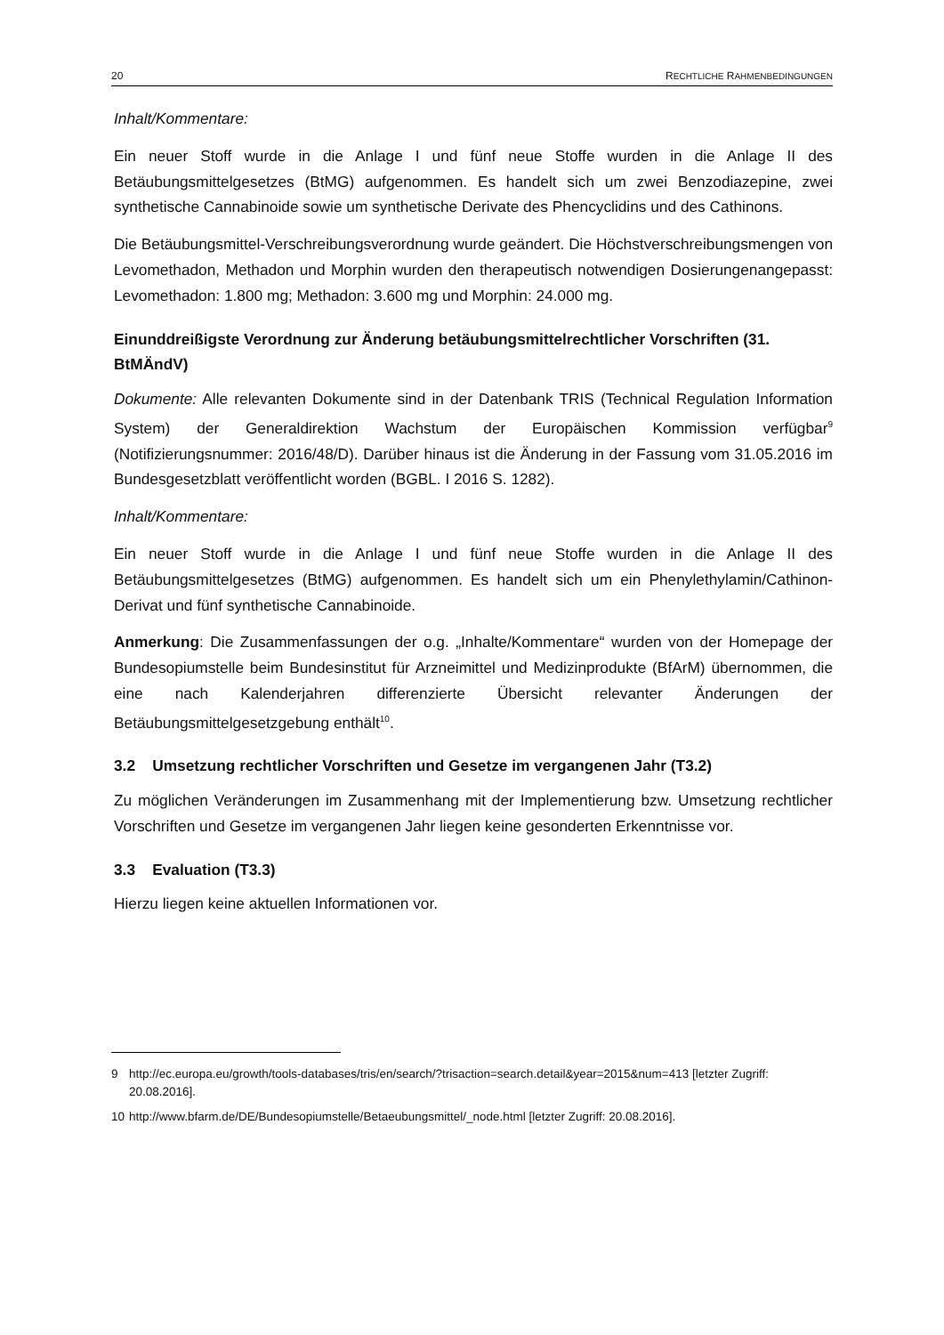20 RECHTLICHE RAHMENBEDINGUNGEN
Inhalt/Kommentare:
Ein neuer Stoff wurde in die Anlage I und fünf neue Stoffe wurden in die Anlage II des Betäubungsmittelgesetzes (BtMG) aufgenommen. Es handelt sich um zwei Benzodiazepine, zwei synthetische Cannabinoide sowie um synthetische Derivate des Phencyclidins und des Cathinons.
Die Betäubungsmittel-Verschreibungsverordnung wurde geändert. Die Höchstverschreibungsmengen von Levomethadon, Methadon und Morphin wurden den therapeutisch notwendigen Dosierungenangepasst: Levomethadon: 1.800 mg; Methadon: 3.600 mg und Morphin: 24.000 mg.
Einunddreißigste Verordnung zur Änderung betäubungsmittelrechtlicher Vorschriften (31. BtMÄndV)
Dokumente: Alle relevanten Dokumente sind in der Datenbank TRIS (Technical Regulation Information System) der Generaldirektion Wachstum der Europäischen Kommission verfügbar<sup>9</sup> (Notifizierungsnummer: 2016/48/D). Darüber hinaus ist die Änderung in der Fassung vom 31.05.2016 im Bundesgesetzblatt veröffentlicht worden (BGBL. I 2016 S. 1282).
Inhalt/Kommentare:
Ein neuer Stoff wurde in die Anlage I und fünf neue Stoffe wurden in die Anlage II des Betäubungsmittelgesetzes (BtMG) aufgenommen. Es handelt sich um ein Phenylethylamin/Cathinon-Derivat und fünf synthetische Cannabinoide.
Anmerkung: Die Zusammenfassungen der o.g. „Inhalte/Kommentare“ wurden von der Homepage der Bundesopiumstelle beim Bundesinstitut für Arzneimittel und Medizinprodukte (BfArM) übernommen, die eine nach Kalenderjahren differenzierte Übersicht relevanter Änderungen der Betäubungsmittelgesetzgebung enthält<sup>10</sup>.
3.2 Umsetzung rechtlicher Vorschriften und Gesetze im vergangenen Jahr (T3.2)
Zu möglichen Veränderungen im Zusammenhang mit der Implementierung bzw. Umsetzung rechtlicher Vorschriften und Gesetze im vergangenen Jahr liegen keine gesonderten Erkenntnisse vor.
3.3 Evaluation (T3.3)
Hierzu liegen keine aktuellen Informationen vor.
9 http://ec.europa.eu/growth/tools-databases/tris/en/search/?trisaction=search.detail&year=2015&num=413 [letzter Zugriff: 20.08.2016].
10 http://www.bfarm.de/DE/Bundesopiumstelle/Betaeubungsmittel/_node.html [letzter Zugriff: 20.08.2016].